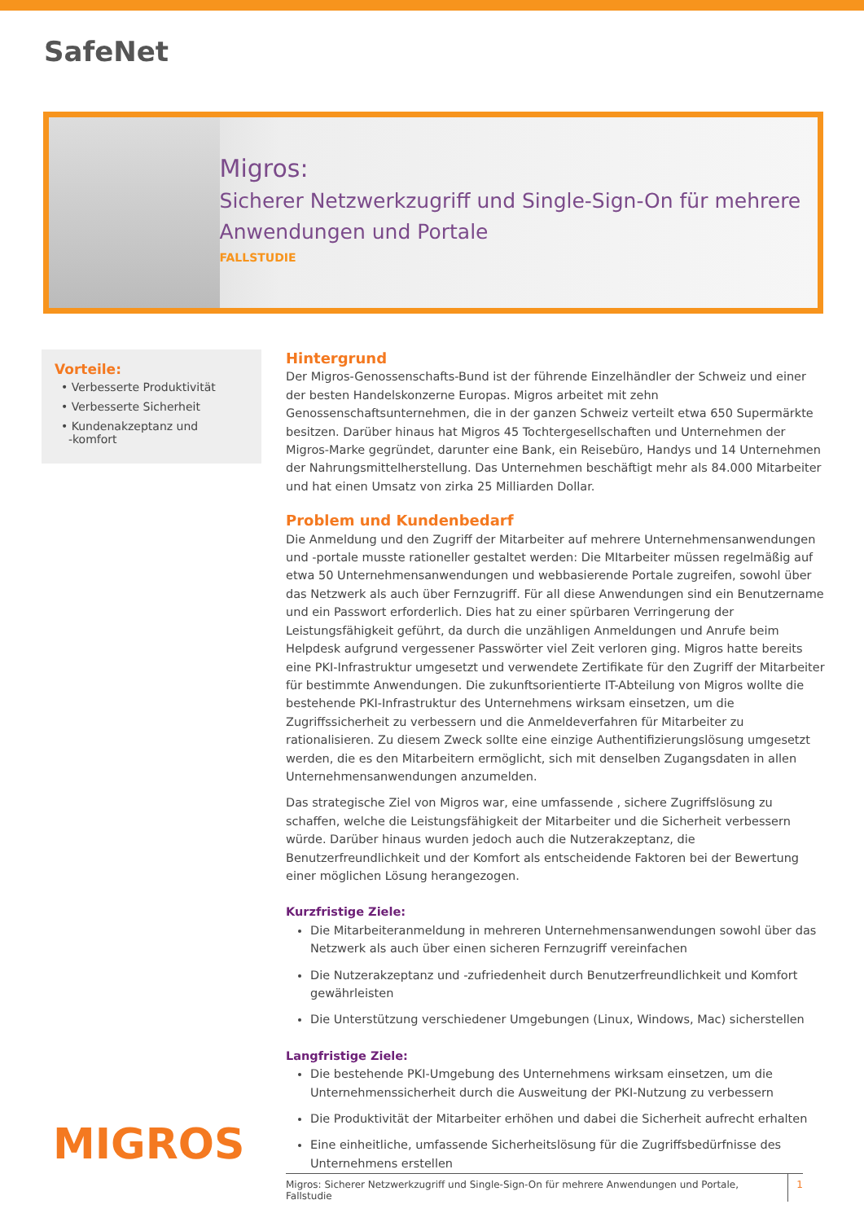SafeNet
Migros:
Sicherer Netzwerkzugriff und Single-Sign-On für mehrere Anwendungen und Portale
FALLSTUDIE
Vorteile:
• Verbesserte Produktivität
• Verbesserte Sicherheit
• Kundenakzeptanz und
-komfort
MIGROS
Hintergrund
Der Migros-Genossenschafts-Bund ist der führende Einzelhändler der Schweiz und einer der besten Handelskonzerne Europas. Migros arbeitet mit zehn Genossenschaftsunternehmen, die in der ganzen Schweiz verteilt etwa 650 Supermärkte besitzen. Darüber hinaus hat Migros 45 Tochtergesellschaften und Unternehmen der Migros-Marke gegründet, darunter eine Bank, ein Reisebüro, Handys und 14 Unternehmen der Nahrungsmittelherstellung. Das Unternehmen beschäftigt mehr als 84.000 Mitarbeiter und hat einen Umsatz von zirka 25 Milliarden Dollar.
Problem und Kundenbedarf
Die Anmeldung und den Zugriff der Mitarbeiter auf mehrere Unternehmensanwendungen und -portale musste rationeller gestaltet werden: Die MItarbeiter müssen regelmäßig auf etwa 50 Unternehmensanwendungen und webbasierende Portale zugreifen, sowohl über das Netzwerk als auch über Fernzugriff. Für all diese Anwendungen sind ein Benutzername und ein Passwort erforderlich. Dies hat zu einer spürbaren Verringerung der Leistungsfähigkeit geführt, da durch die unzähligen Anmeldungen und Anrufe beim Helpdesk aufgrund vergessener Passwörter viel Zeit verloren ging. Migros hatte bereits eine PKI-Infrastruktur umgesetzt und verwendete Zertifikate für den Zugriff der Mitarbeiter für bestimmte Anwendungen. Die zukunftsorientierte IT-Abteilung von Migros wollte die bestehende PKI-Infrastruktur des Unternehmens wirksam einsetzen, um die Zugriffssicherheit zu verbessern und die Anmeldeverfahren für Mitarbeiter zu rationalisieren. Zu diesem Zweck sollte eine einzige Authentifizierungslösung umgesetzt werden, die es den Mitarbeitern ermöglicht, sich mit denselben Zugangsdaten in allen Unternehmensanwendungen anzumelden.
Das strategische Ziel von Migros war, eine umfassende , sichere Zugriffslösung zu schaffen, welche die Leistungsfähigkeit der Mitarbeiter und die Sicherheit verbessern würde. Darüber hinaus wurden jedoch auch die Nutzerakzeptanz, die Benutzerfreundlichkeit und der Komfort als entscheidende Faktoren bei der Bewertung einer möglichen Lösung herangezogen.
Kurzfristige Ziele:
Die Mitarbeiteranmeldung in mehreren Unternehmensanwendungen sowohl über das Netzwerk als auch über einen sicheren Fernzugriff vereinfachen
Die Nutzerakzeptanz und -zufriedenheit durch Benutzerfreundlichkeit und Komfort gewährleisten
Die Unterstützung verschiedener Umgebungen (Linux, Windows, Mac) sicherstellen
Langfristige Ziele:
Die bestehende PKI-Umgebung des Unternehmens wirksam einsetzen, um die Unternehmenssicherheit durch die Ausweitung der PKI-Nutzung zu verbessern
Die Produktivität der Mitarbeiter erhöhen und dabei die Sicherheit aufrecht erhalten
Eine einheitliche, umfassende Sicherheitslösung für die Zugriffsbedürfnisse des Unternehmens erstellen
Migros: Sicherer Netzwerkzugriff und Single-Sign-On für mehrere Anwendungen und Portale, Fallstudie 1